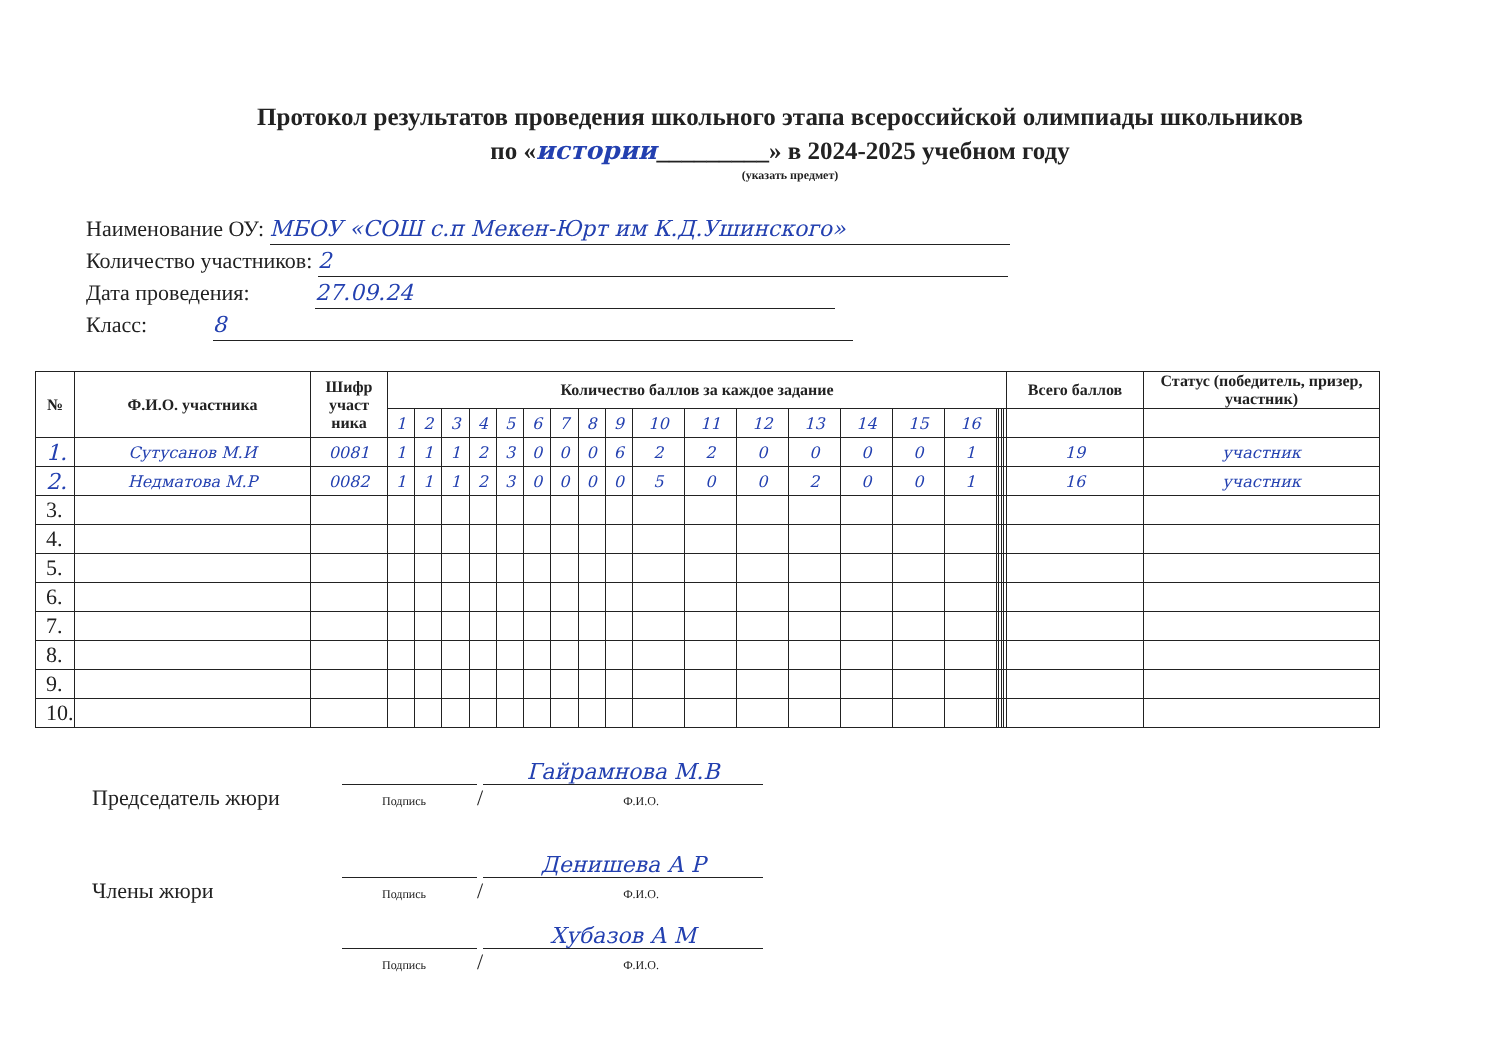Протокол результатов проведения школьного этапа всероссийской олимпиады школьников
по «истории_________» в 2024-2025 учебном году
(указать предмет)
Наименование ОУ: МБОУ «СОШ с.п Мекен-Юрт им К.Д.Ушинского»
Количество участников: 2
Дата проведения: 27.09.24
Класс: 8
| № | Ф.И.О. участника | Шифр участ ника | Количество баллов за каждое задание | | | | | | | | | | | | | | | | | | | | Всего баллов | Статус (победитель, призер, участник) |
| --- | --- | --- | --- | --- | --- | --- | --- | --- | --- | --- | --- | --- | --- | --- | --- | --- | --- | --- | --- | --- | --- | --- | --- | --- |
| | | | 1 | 2 | 3 | 4 | 5 | 6 | 7 | 8 | 9 | 10 | 11 | 12 | 13 | 14 | 15 | 16 | | | | | | |
| 1. | Сутусанов М.И | 0081 | 1 | 1 | 1 | 2 | 3 | 0 | 0 | 0 | 6 | 2 | 2 | 0 | 0 | 0 | 0 | 1 | | | | | 19 | участник |
| 2. | Недматова М.Р | 0082 | 1 | 1 | 1 | 2 | 3 | 0 | 0 | 0 | 0 | 5 | 0 | 0 | 2 | 0 | 0 | 1 | | | | | 16 | участник |
| 3. | | | | | | | | | | | | | | | | | | | | | | | | |
| 4. | | | | | | | | | | | | | | | | | | | | | | | | |
| 5. | | | | | | | | | | | | | | | | | | | | | | | | |
| 6. | | | | | | | | | | | | | | | | | | | | | | | | |
| 7. | | | | | | | | | | | | | | | | | | | | | | | | |
| 8. | | | | | | | | | | | | | | | | | | | | | | | | |
| 9. | | | | | | | | | | | | | | | | | | | | | | | | |
| 10. | | | | | | | | | | | | | | | | | | | | | | | | |
Председатель жюри
Подпись / Гайрамнова М.В
Ф.И.О.
Члены жюри
Подпись / Денишева А Р
Ф.И.О.
Подпись / Хубазов А М
Ф.И.О.